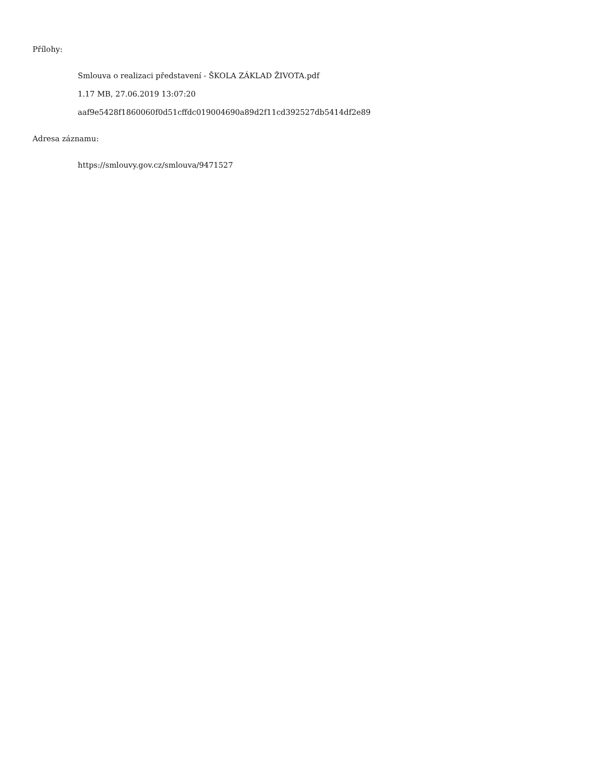Přílohy:
Smlouva o realizaci představení - ŠKOLA ZÁKLAD ŽIVOTA.pdf
1.17 MB, 27.06.2019 13:07:20
aaf9e5428f1860060f0d51cffdc019004690a89d2f11cd392527db5414df2e89
Adresa záznamu:
https://smlouvy.gov.cz/smlouva/9471527